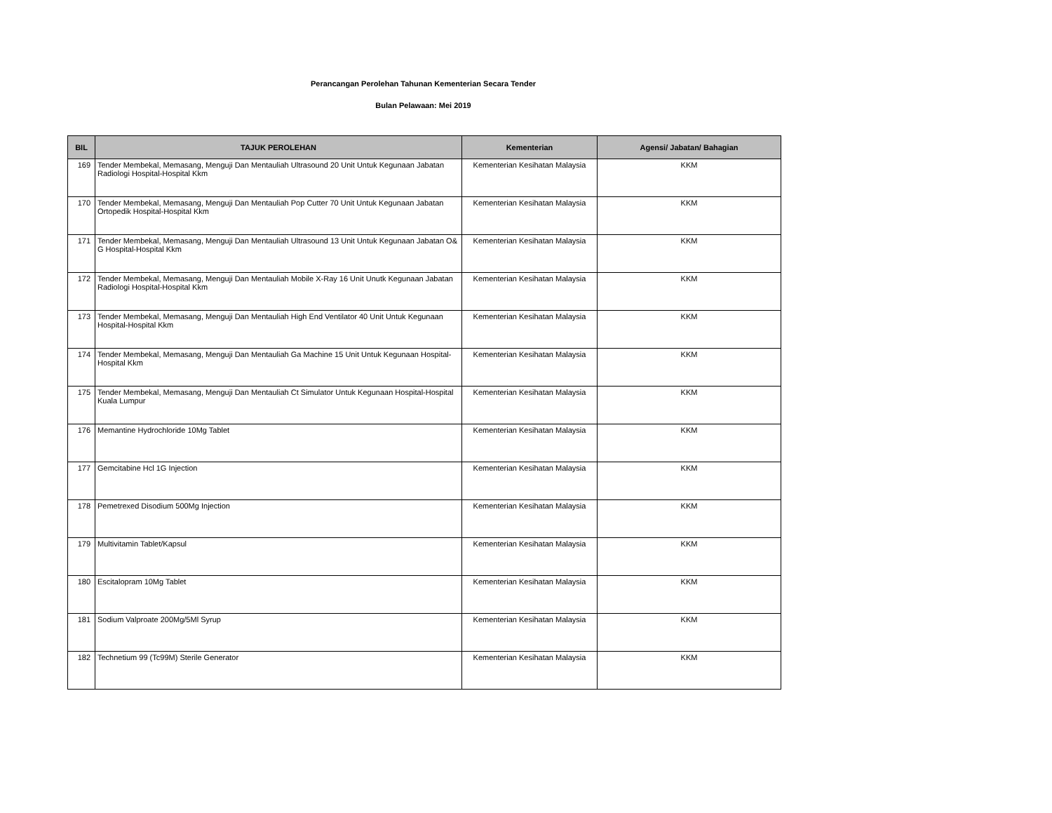Perancangan Perolehan Tahunan Kementerian Secara Tender
Bulan Pelawaan: Mei 2019
| BIL | TAJUK PEROLEHAN | Kementerian | Agensi/ Jabatan/ Bahagian |
| --- | --- | --- | --- |
| 169 | Tender Membekal, Memasang, Menguji Dan Mentauliah Ultrasound 20 Unit Untuk Kegunaan Jabatan Radiologi Hospital-Hospital Kkm | Kementerian Kesihatan Malaysia | KKM |
| 170 | Tender Membekal, Memasang, Menguji Dan Mentauliah Pop Cutter 70 Unit Untuk Kegunaan Jabatan Ortopedik Hospital-Hospital Kkm | Kementerian Kesihatan Malaysia | KKM |
| 171 | Tender Membekal, Memasang, Menguji Dan Mentauliah Ultrasound 13 Unit Untuk Kegunaan Jabatan O& G Hospital-Hospital Kkm | Kementerian Kesihatan Malaysia | KKM |
| 172 | Tender Membekal, Memasang, Menguji Dan Mentauliah Mobile X-Ray 16 Unit Unutk Kegunaan Jabatan Radiologi Hospital-Hospital Kkm | Kementerian Kesihatan Malaysia | KKM |
| 173 | Tender Membekal, Memasang, Menguji Dan Mentauliah High End Ventilator 40 Unit Untuk Kegunaan Hospital-Hospital Kkm | Kementerian Kesihatan Malaysia | KKM |
| 174 | Tender Membekal, Memasang, Menguji Dan Mentauliah Ga Machine 15 Unit Untuk Kegunaan Hospital- Hospital Kkm | Kementerian Kesihatan Malaysia | KKM |
| 175 | Tender Membekal, Memasang, Menguji Dan Mentauliah Ct Simulator Untuk Kegunaan Hospital-Hospital Kuala Lumpur | Kementerian Kesihatan Malaysia | KKM |
| 176 | Memantine Hydrochloride 10Mg Tablet | Kementerian Kesihatan Malaysia | KKM |
| 177 | Gemcitabine Hcl 1G Injection | Kementerian Kesihatan Malaysia | KKM |
| 178 | Pemetrexed Disodium 500Mg Injection | Kementerian Kesihatan Malaysia | KKM |
| 179 | Multivitamin Tablet/Kapsul | Kementerian Kesihatan Malaysia | KKM |
| 180 | Escitalopram 10Mg Tablet | Kementerian Kesihatan Malaysia | KKM |
| 181 | Sodium Valproate 200Mg/5Ml Syrup | Kementerian Kesihatan Malaysia | KKM |
| 182 | Technetium 99 (Tc99M) Sterile Generator | Kementerian Kesihatan Malaysia | KKM |